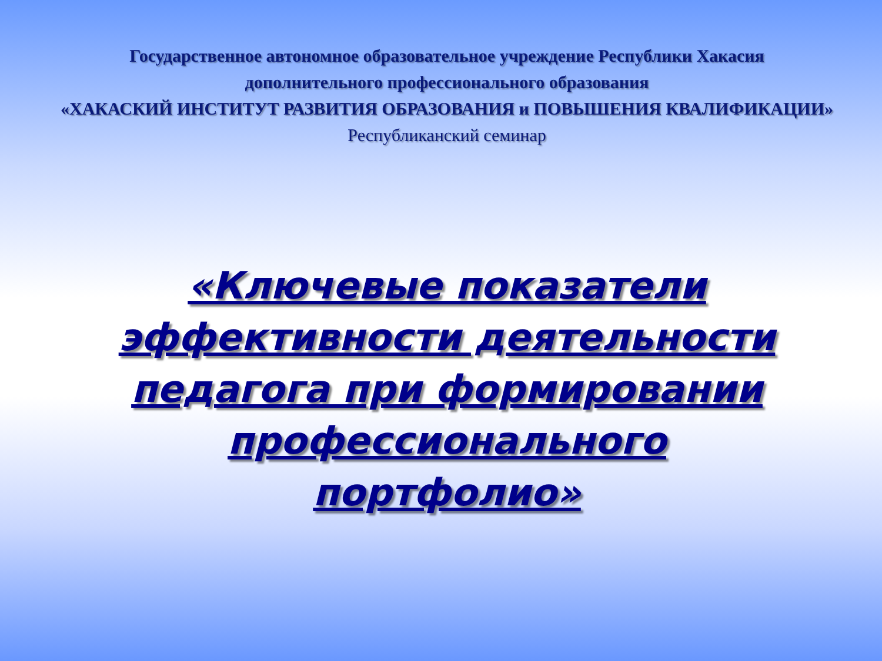Государственное автономное образовательное учреждение Республики Хакасия
дополнительного профессионального образования
«ХАКАСКИЙ ИНСТИТУТ РАЗВИТИЯ ОБРАЗОВАНИЯ и ПОВЫШЕНИЯ КВАЛИФИКАЦИИ»
Республиканский семинар
«Ключевые показатели эффективности деятельности педагога при формировании профессионального портфолио»